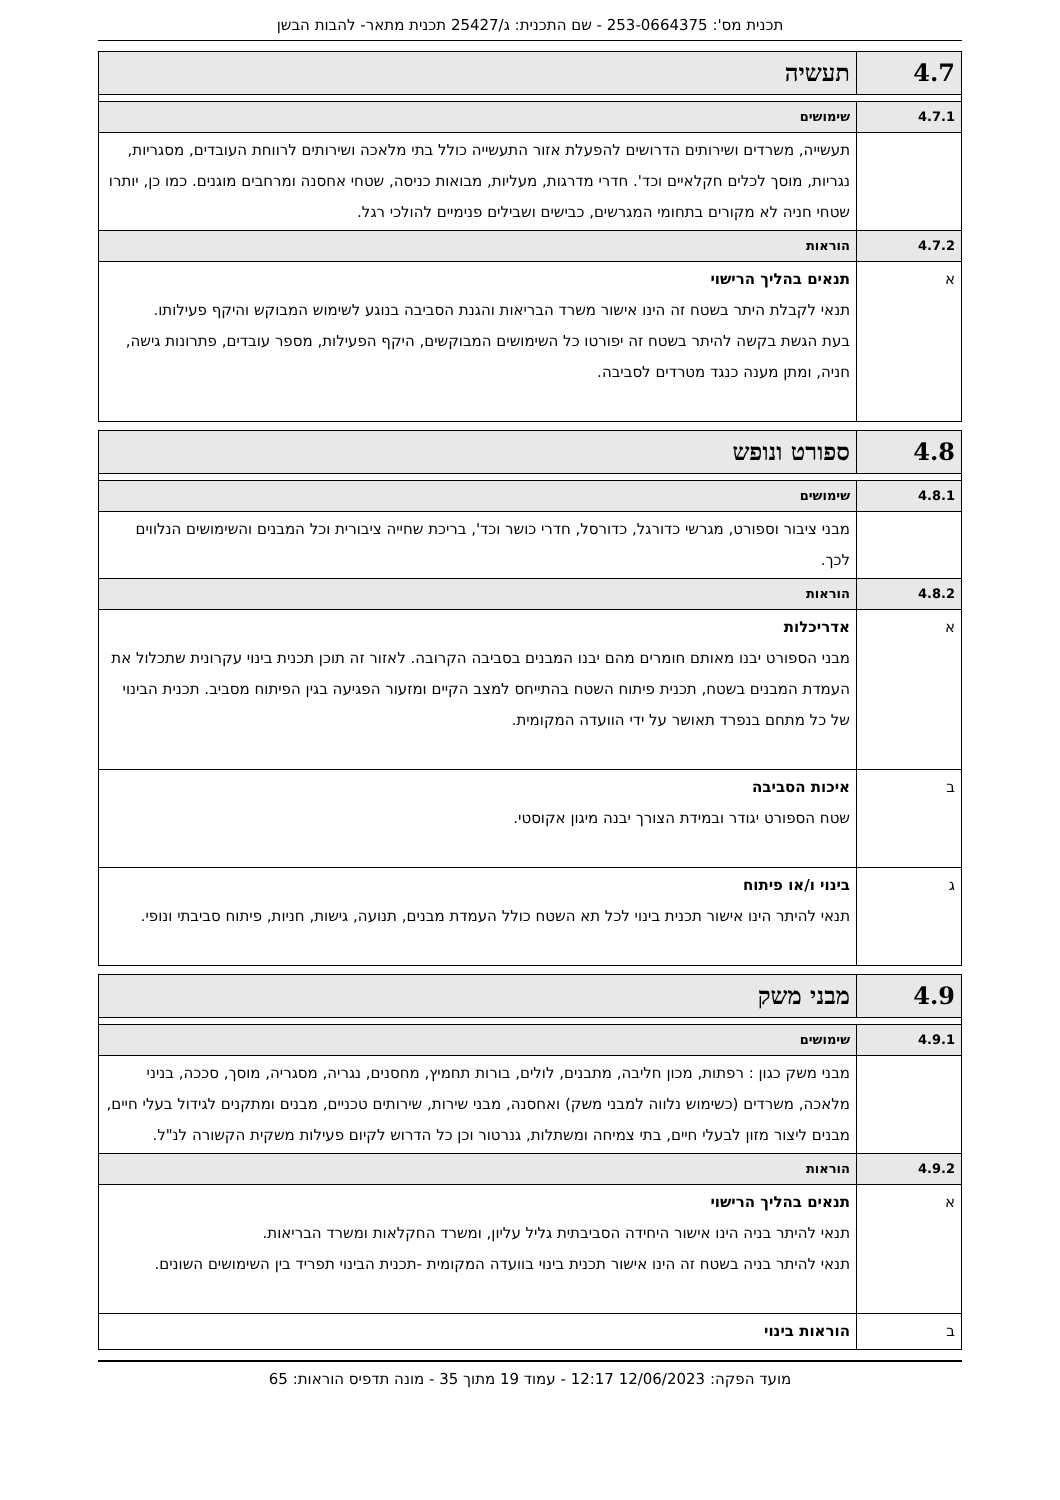תכנית מס': 253-0664375 - שם התכנית: ג/25427 תכנית מתאר- להבות הבשן
| 4.7 | תעשיה |
| 4.7.1 | שימושים |
| | תעשייה, משרדים ושירותים הדרושים להפעלת אזור התעשייה כולל בתי מלאכה ושירותים לרווחת העובדים, מסגריות, נגריות, מוסך לכלים חקלאיים וכד'. חדרי מדרגות, מעליות, מבואות כניסה, שטחי אחסנה ומרחבים מוגנים. כמו כן, יותרו שטחי חניה לא מקורים בתחומי המגרשים, כבישים ושבילים פנימיים להולכי רגל. |
| 4.7.2 | הוראות |
| א | תנאים בהליך הרישוי תנאי לקבלת היתר בשטח זה הינו אישור משרד הבריאות והגנת הסביבה בנוגע לשימוש המבוקש והיקף פעילותו. בעת הגשת בקשה להיתר בשטח זה יפורטו כל השימושים המבוקשים, היקף הפעילות, מספר עובדים, פתרונות גישה, חניה, ומתן מענה כנגד מטרדים לסביבה. |
| 4.8 | ספורט ונופש |
| 4.8.1 | שימושים |
| | מבני ציבור וספורט, מגרשי כדורגל, כדורסל, חדרי כושר וכד', בריכת שחייה ציבורית וכל המבנים והשימושים הנלווים לכך. |
| 4.8.2 | הוראות |
| א | אדריכלות מבני הספורט יבנו מאותם חומרים מהם יבנו המבנים בסביבה הקרובה. לאזור זה תוכן תכנית בינוי עקרונית שתכלול את העמדת המבנים בשטח, תכנית פיתוח השטח בהתייחס למצב הקיים ומזעור הפגיעה בגין הפיתוח מסביב. תכנית הבינוי של כל מתחם בנפרד תאושר על ידי הוועדה המקומית. |
| ב | איכות הסביבה שטח הספורט יגודר ובמידת הצורך יבנה מיגון אקוסטי. |
| ג | בינוי ו/או פיתוח תנאי להיתר הינו אישור תכנית בינוי לכל תא השטח כולל העמדת מבנים, תנועה, גישות, חניות, פיתוח סביבתי ונופי. |
| 4.9 | מבני משק |
| 4.9.1 | שימושים |
| | מבני משק כגון : רפתות, מכון חליבה, מתבנים, לולים, בורות תחמיץ, מחסנים, נגריה, מסגריה, מוסך, סככה, בניני מלאכה, משרדים (כשימוש נלווה למבני משק) ואחסנה, מבני שירות, שירותים טכניים, מבנים ומתקנים לגידול בעלי חיים, מבנים ליצור מזון לבעלי חיים, בתי צמיחה ומשתלות, גנרטור וכן כל הדרוש לקיום פעילות משקית הקשורה לנ"ל. |
| 4.9.2 | הוראות |
| א | תנאים בהליך הרישוי תנאי להיתר בניה הינו אישור היחידה הסביבתית גליל עליון, ומשרד החקלאות ומשרד הבריאות. תנאי להיתר בניה בשטח זה הינו אישור תכנית בינוי בוועדה המקומית -תכנית הבינוי תפריד בין השימושים השונים. |
| ב | הוראות בינוי |
מועד הפקה: 12/06/2023 12:17 - עמוד 19 מתוך 35 - מונה תדפיס הוראות: 65